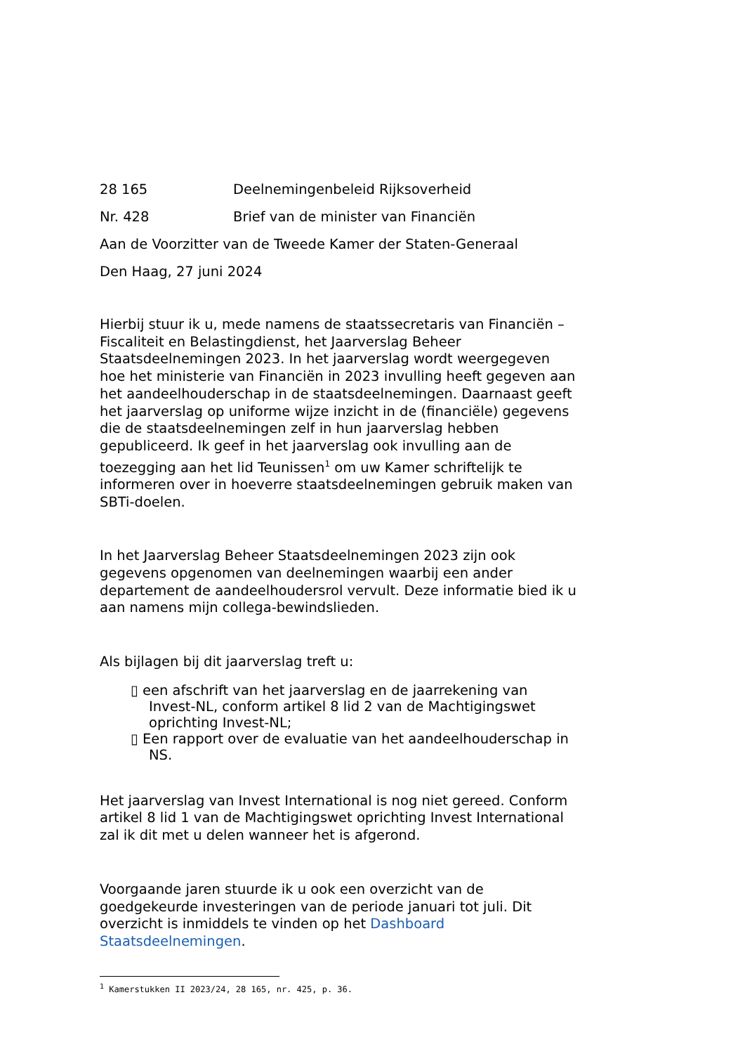28 165 Deelnemingenbeleid Rijksoverheid
Nr. 428 Brief van de minister van Financiën
Aan de Voorzitter van de Tweede Kamer der Staten-Generaal
Den Haag, 27 juni 2024
Hierbij stuur ik u, mede namens de staatssecretaris van Financiën – Fiscaliteit en Belastingdienst, het Jaarverslag Beheer Staatsdeelnemingen 2023. In het jaarverslag wordt weergegeven hoe het ministerie van Financiën in 2023 invulling heeft gegeven aan het aandeelhouderschap in de staatsdeelnemingen. Daarnaast geeft het jaarverslag op uniforme wijze inzicht in de (financiële) gegevens die de staatsdeelnemingen zelf in hun jaarverslag hebben gepubliceerd. Ik geef in het jaarverslag ook invulling aan de toezegging aan het lid Teunissen<sup>1</sup> om uw Kamer schriftelijk te informeren over in hoeverre staatsdeelnemingen gebruik maken van SBTi-doelen.
In het Jaarverslag Beheer Staatsdeelnemingen 2023 zijn ook gegevens opgenomen van deelnemingen waarbij een ander departement de aandeelhoudersrol vervult. Deze informatie bied ik u aan namens mijn collega-bewindslieden.
Als bijlagen bij dit jaarverslag treft u:
▯ een afschrift van het jaarverslag en de jaarrekening van Invest-NL, conform artikel 8 lid 2 van de Machtigingswet oprichting Invest-NL;
▯ Een rapport over de evaluatie van het aandeelhouderschap in NS.
Het jaarverslag van Invest International is nog niet gereed. Conform artikel 8 lid 1 van de Machtigingswet oprichting Invest International zal ik dit met u delen wanneer het is afgerond.
Voorgaande jaren stuurde ik u ook een overzicht van de goedgekeurde investeringen van de periode januari tot juli. Dit overzicht is inmiddels te vinden op het Dashboard Staatsdeelnemingen.
<sup>1</sup> Kamerstukken II 2023/24, 28 165, nr. 425, p. 36.